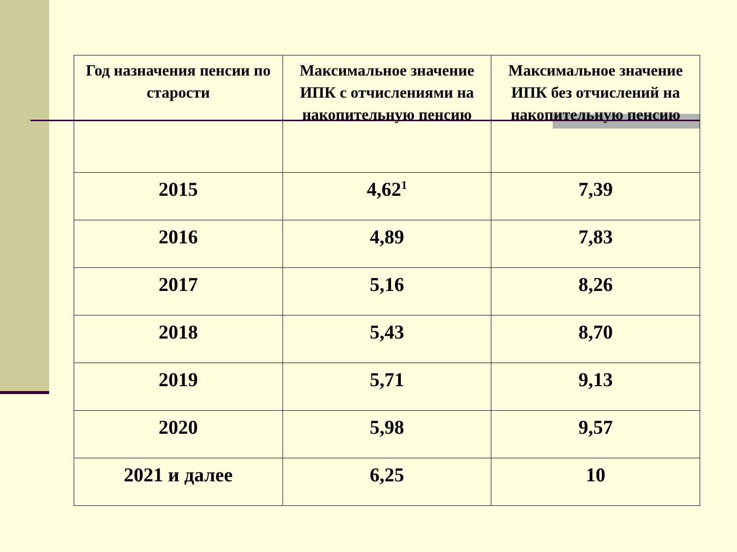| Год назначения пенсии по старости | Максимальное значение ИПК с отчислениями на накопительную пенсию | Максимальное значение ИПК без отчислений на накопительную пенсию |
| --- | --- | --- |
| 2015 | 4,62<sup>1</sup> | 7,39 |
| 2016 | 4,89 | 7,83 |
| 2017 | 5,16 | 8,26 |
| 2018 | 5,43 | 8,70 |
| 2019 | 5,71 | 9,13 |
| 2020 | 5,98 | 9,57 |
| 2021 и далее | 6,25 | 10 |